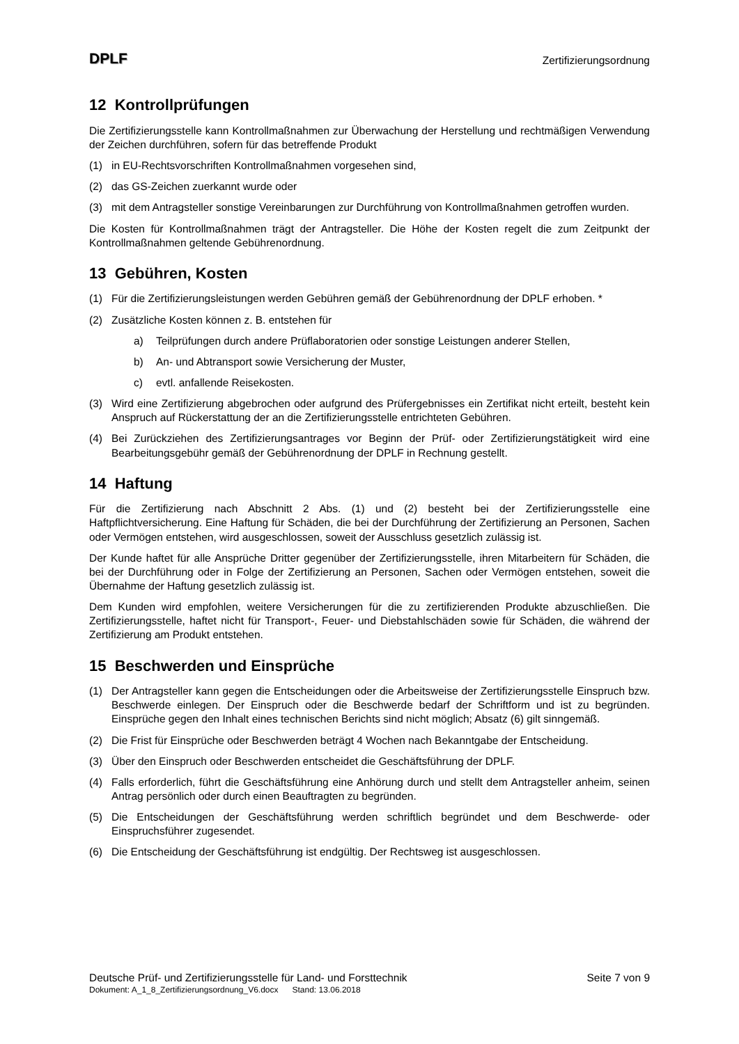DPLF
Zertifizierungsordnung
12 Kontrollprüfungen
Die Zertifizierungsstelle kann Kontrollmaßnahmen zur Überwachung der Herstellung und rechtmäßigen Verwendung der Zeichen durchführen, sofern für das betreffende Produkt
(1) in EU-Rechtsvorschriften Kontrollmaßnahmen vorgesehen sind,
(2) das GS-Zeichen zuerkannt wurde oder
(3) mit dem Antragsteller sonstige Vereinbarungen zur Durchführung von Kontrollmaßnahmen getroffen wurden.
Die Kosten für Kontrollmaßnahmen trägt der Antragsteller. Die Höhe der Kosten regelt die zum Zeitpunkt der Kontrollmaßnahmen geltende Gebührenordnung.
13 Gebühren, Kosten
(1) Für die Zertifizierungsleistungen werden Gebühren gemäß der Gebührenordnung der DPLF erhoben. *
(2) Zusätzliche Kosten können z. B. entstehen für
a) Teilprüfungen durch andere Prüflaboratorien oder sonstige Leistungen anderer Stellen,
b) An- und Abtransport sowie Versicherung der Muster,
c) evtl. anfallende Reisekosten.
(3) Wird eine Zertifizierung abgebrochen oder aufgrund des Prüfergebnisses ein Zertifikat nicht erteilt, besteht kein Anspruch auf Rückerstattung der an die Zertifizierungsstelle entrichteten Gebühren.
(4) Bei Zurückziehen des Zertifizierungsantrages vor Beginn der Prüf- oder Zertifizierungstätigkeit wird eine Bearbeitungsgebühr gemäß der Gebührenordnung der DPLF in Rechnung gestellt.
14 Haftung
Für die Zertifizierung nach Abschnitt 2 Abs. (1) und (2) besteht bei der Zertifizierungsstelle eine Haftpflichtversicherung. Eine Haftung für Schäden, die bei der Durchführung der Zertifizierung an Personen, Sachen oder Vermögen entstehen, wird ausgeschlossen, soweit der Ausschluss gesetzlich zulässig ist.
Der Kunde haftet für alle Ansprüche Dritter gegenüber der Zertifizierungsstelle, ihren Mitarbeitern für Schäden, die bei der Durchführung oder in Folge der Zertifizierung an Personen, Sachen oder Vermögen entstehen, soweit die Übernahme der Haftung gesetzlich zulässig ist.
Dem Kunden wird empfohlen, weitere Versicherungen für die zu zertifizierenden Produkte abzuschließen. Die Zertifizierungsstelle, haftet nicht für Transport-, Feuer- und Diebstahlschäden sowie für Schäden, die während der Zertifizierung am Produkt entstehen.
15 Beschwerden und Einsprüche
(1) Der Antragsteller kann gegen die Entscheidungen oder die Arbeitsweise der Zertifizierungsstelle Einspruch bzw. Beschwerde einlegen. Der Einspruch oder die Beschwerde bedarf der Schriftform und ist zu begründen. Einsprüche gegen den Inhalt eines technischen Berichts sind nicht möglich; Absatz (6) gilt sinngemäß.
(2) Die Frist für Einsprüche oder Beschwerden beträgt 4 Wochen nach Bekanntgabe der Entscheidung.
(3) Über den Einspruch oder Beschwerden entscheidet die Geschäftsführung der DPLF.
(4) Falls erforderlich, führt die Geschäftsführung eine Anhörung durch und stellt dem Antragsteller anheim, seinen Antrag persönlich oder durch einen Beauftragten zu begründen.
(5) Die Entscheidungen der Geschäftsführung werden schriftlich begründet und dem Beschwerde- oder Einspruchsführer zugesendet.
(6) Die Entscheidung der Geschäftsführung ist endgültig. Der Rechtsweg ist ausgeschlossen.
Deutsche Prüf- und Zertifizierungsstelle für Land- und Forsttechnik Seite 7 von 9
Dokument: A_1_8_Zertifizierungsordnung_V6.docx Stand: 13.06.2018